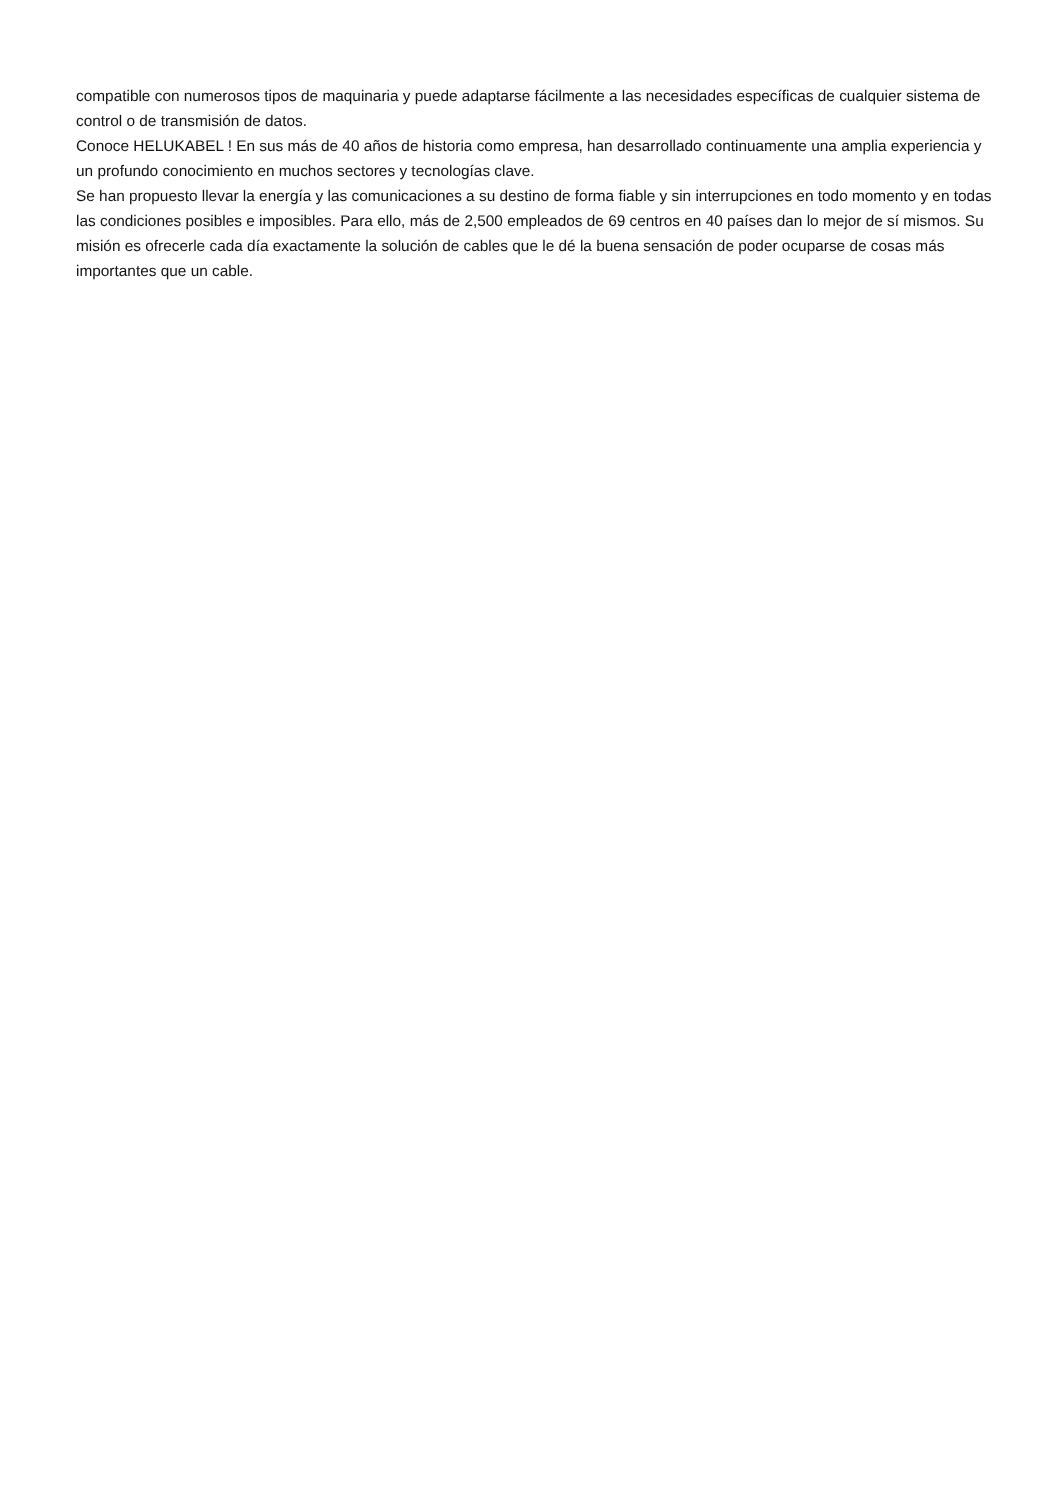compatible con numerosos tipos de maquinaria y puede adaptarse fácilmente a las necesidades específicas de cualquier sistema de control o de transmisión de datos.
Conoce HELUKABEL ! En sus más de 40 años de historia como empresa, han desarrollado continuamente una amplia experiencia y un profundo conocimiento en muchos sectores y tecnologías clave.
Se han propuesto llevar la energía y las comunicaciones a su destino de forma fiable y sin interrupciones en todo momento y en todas las condiciones posibles e imposibles. Para ello, más de 2,500 empleados de 69 centros en 40 países dan lo mejor de sí mismos. Su misión es ofrecerle cada día exactamente la solución de cables que le dé la buena sensación de poder ocuparse de cosas más importantes que un cable.